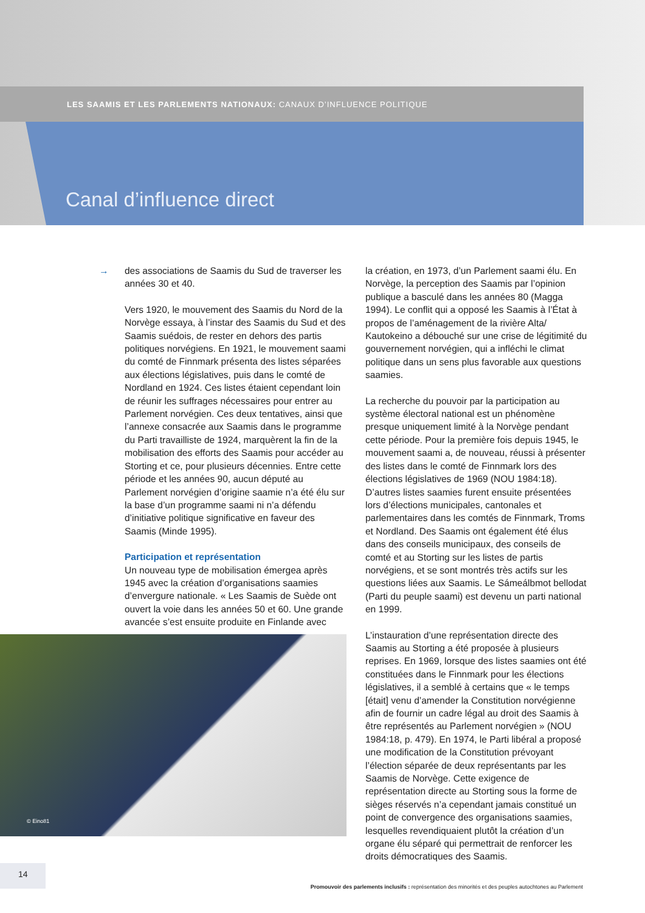LES SAAMIS ET LES PARLEMENTS NATIONAUX: CANAUX D’INFLUENCE POLITIQUE
Canal d’influence direct
→
des associations de Saamis du Sud de traverser les années 30 et 40.
Vers 1920, le mouvement des Saamis du Nord de la Norvège essaya, à l’instar des Saamis du Sud et des Saamis suédois, de rester en dehors des partis politiques norvégiens. En 1921, le mouvement saami du comté de Finnmark présenta des listes séparées aux élections législatives, puis dans le comté de Nordland en 1924. Ces listes étaient cependant loin de réunir les suffrages nécessaires pour entrer au Parlement norvégien. Ces deux tentatives, ainsi que l’annexe consacrée aux Saamis dans le programme du Parti travailliste de 1924, marquèrent la fin de la mobilisation des efforts des Saamis pour accéder au Storting et ce, pour plusieurs décennies. Entre cette période et les années 90, aucun député au Parlement norvégien d’origine saamie n’a été élu sur la base d’un programme saami ni n’a défendu d’initiative politique significative en faveur des Saamis (Minde 1995).
Participation et représentation
Un nouveau type de mobilisation émergea après 1945 avec la création d’organisations saamies d’envergure nationale. « Les Saamis de Suède ont ouvert la voie dans les années 50 et 60. Une grande avancée s’est ensuite produite en Finlande avec
la création, en 1973, d’un Parlement saami élu. En Norvège, la perception des Saamis par l’opinion publique a basculé dans les années 80 (Magga 1994). Le conflit qui a opposé les Saamis à l’État à propos de l’aménagement de la rivière Alta/ Kautokeino a débouché sur une crise de légitimité du gouvernement norvégien, qui a infléchi le climat politique dans un sens plus favorable aux questions saamies.
La recherche du pouvoir par la participation au système électoral national est un phénomène presque uniquement limité à la Norvège pendant cette période. Pour la première fois depuis 1945, le mouvement saami a, de nouveau, réussi à présenter des listes dans le comté de Finnmark lors des élections législatives de 1969 (NOU 1984:18). D’autres listes saamies furent ensuite présentées lors d’élections municipales, cantonales et parlementaires dans les comtés de Finnmark, Troms et Nordland. Des Saamis ont également été élus dans des conseils municipaux, des conseils de comté et au Storting sur les listes de partis norvégiens, et se sont montrés très actifs sur les questions liées aux Saamis. Le Sámeálbmot bellodat (Parti du peuple saami) est devenu un parti national en 1999.
L’instauration d’une représentation directe des Saamis au Storting a été proposée à plusieurs reprises. En 1969, lorsque des listes saamies ont été constituées dans le Finnmark pour les élections législatives, il a semblé à certains que « le temps [était] venu d’amender la Constitution norvégienne afin de fournir un cadre légal au droit des Saamis à être représentés au Parlement norvégien » (NOU 1984:18, p. 479). En 1974, le Parti libéral a proposé une modification de la Constitution prévoyant l’élection séparée de deux représentants par les Saamis de Norvège. Cette exigence de représentation directe au Storting sous la forme de sièges réservés n’a cependant jamais constitué un point de convergence des organisations saamies, lesquelles revendiquaient plutôt la création d’un organe élu séparé qui permettrait de renforcer les droits démocratiques des Saamis.
© Eino81
14
Promouvoir des parlements inclusifs : représentation des minorités et des peuples autochtones au Parlement